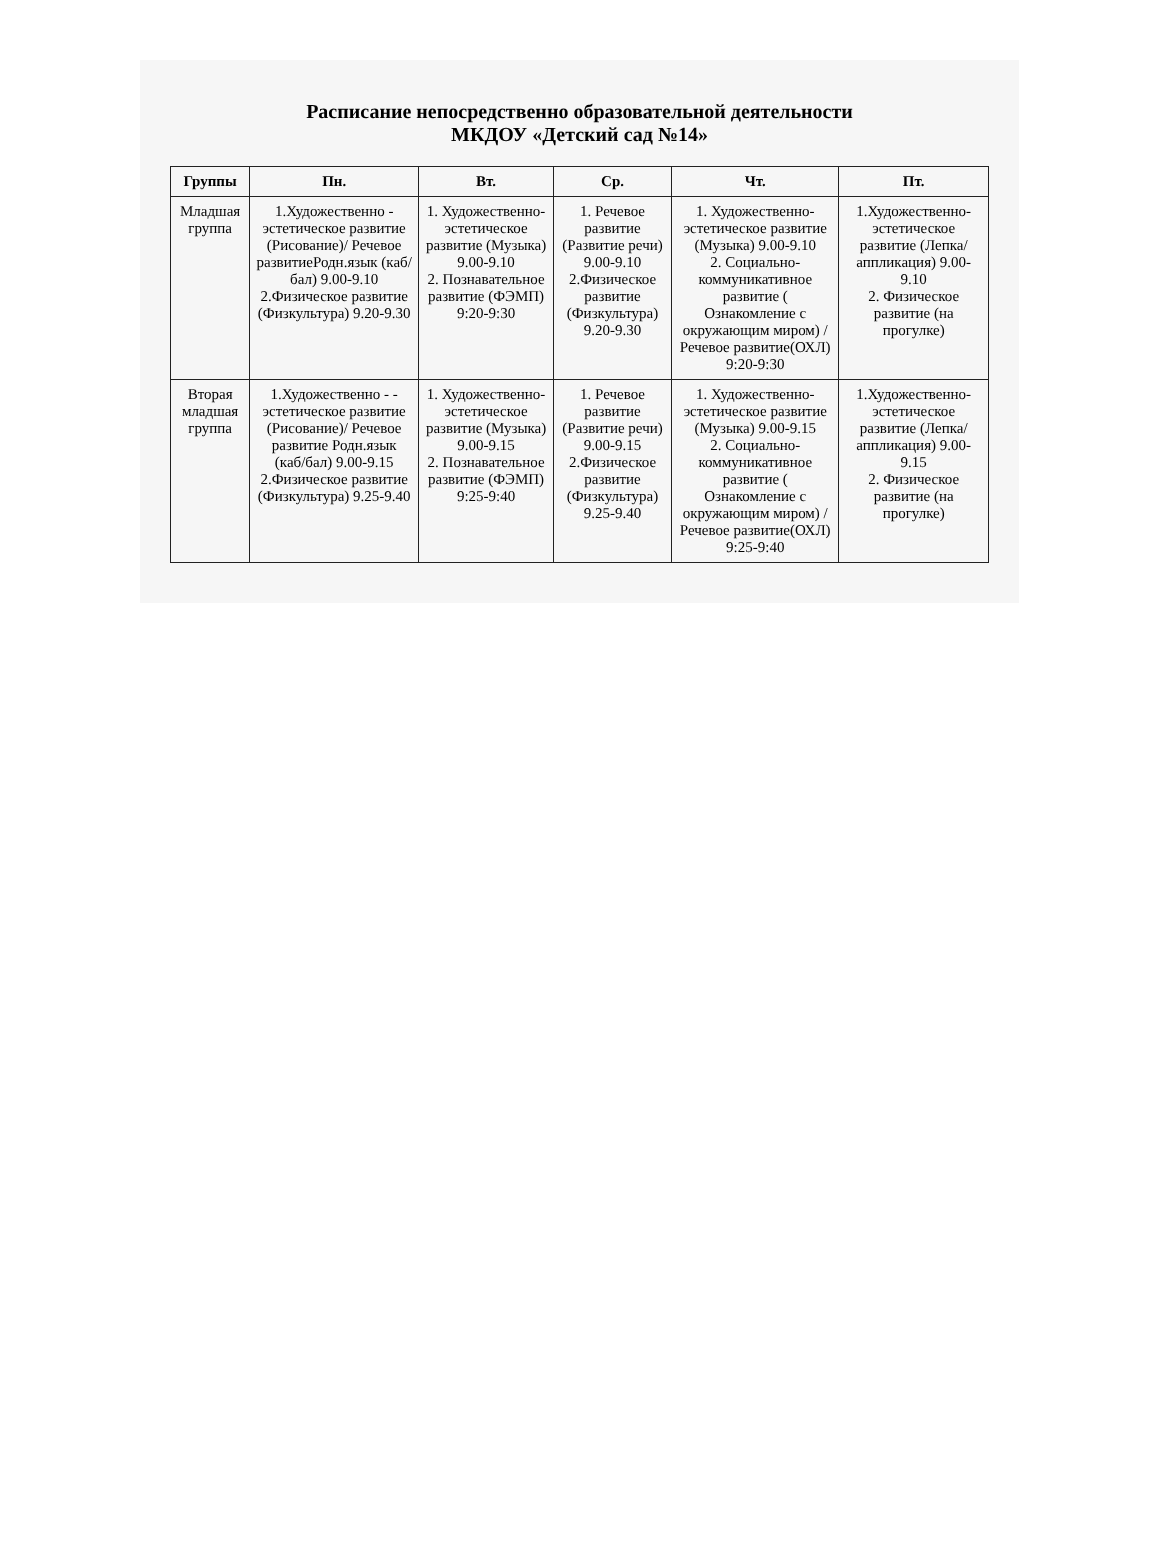Расписание непосредственно образовательной деятельности
МКДОУ «Детский сад №14»
| Группы | Пн. | Вт. | Ср. | Чт. | Пт. |
| --- | --- | --- | --- | --- | --- |
| Младшая группа | 1.Художественно - эстетическое развитие (Рисование)/ Речевое развитиеРодн.язык (каб/бал) 9.00-9.10 2.Физическое развитие (Физкультура) 9.20-9.30 | 1. Художественно-эстетическое развитие (Музыка) 9.00-9.10 2. Познавательное развитие (ФЭМП) 9:20-9:30 | 1. Речевое развитие (Развитие речи) 9.00-9.10 2.Физическое развитие (Физкультура) 9.20-9.30 | 1. Художественно-эстетическое развитие (Музыка) 9.00-9.10 2. Социально-коммуникативное развитие ( Ознакомление с окружающим миром) / Речевое развитие(ОХЛ) 9:20-9:30 | 1.Художественно-эстетическое развитие (Лепка/ аппликация) 9.00-9.10 2. Физическое развитие (на прогулке) |
| Вторая младшая группа | 1.Художественно - - эстетическое развитие (Рисование)/ Речевое развитие Родн.язык (каб/бал) 9.00-9.15 2.Физическое развитие (Физкультура) 9.25-9.40 | 1. Художественно-эстетическое развитие (Музыка) 9.00-9.15 2. Познавательное развитие (ФЭМП) 9:25-9:40 | 1. Речевое развитие (Развитие речи) 9.00-9.15 2.Физическое развитие (Физкультура) 9.25-9.40 | 1. Художественно-эстетическое развитие (Музыка) 9.00-9.15 2. Социально-коммуникативное развитие ( Ознакомление с окружающим миром) / Речевое развитие(ОХЛ) 9:25-9:40 | 1.Художественно-эстетическое развитие (Лепка/ аппликация) 9.00-9.15 2. Физическое развитие (на прогулке) |